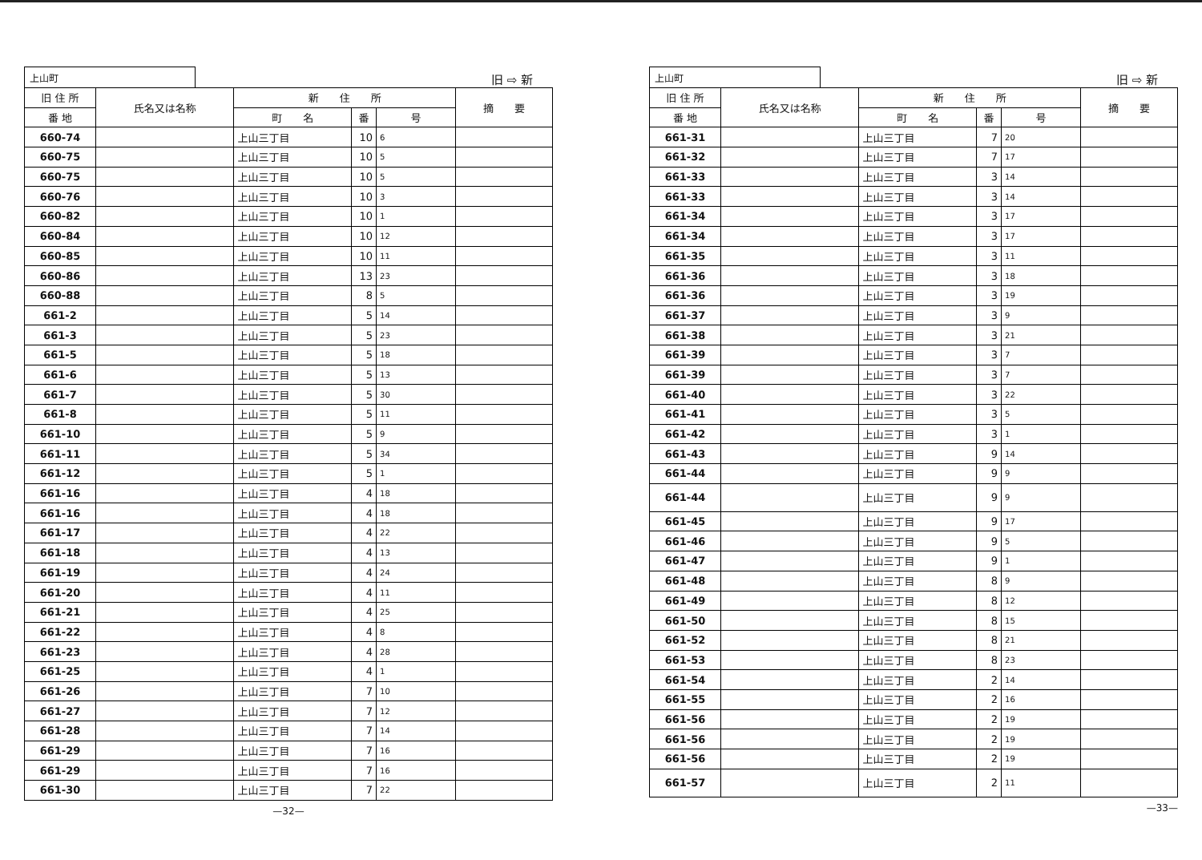上山町
旧 ⇨ 新
| 旧 住 所 | 氏名又は名称 | 新 住 所 | | | 摘 要 |
| --- | --- | --- | --- | --- | --- |
| 番 地 | | 町 名 | 番 | 号 | |
| 660-74 | | 上山三丁目 | 10 | 6 | |
| 660-75 | | 上山三丁目 | 10 | 5 | |
| 660-75 | | 上山三丁目 | 10 | 5 | |
| 660-76 | | 上山三丁目 | 10 | 3 | |
| 660-82 | | 上山三丁目 | 10 | 1 | |
| 660-84 | | 上山三丁目 | 10 | 12 | |
| 660-85 | | 上山三丁目 | 10 | 11 | |
| 660-86 | | 上山三丁目 | 13 | 23 | |
| 660-88 | | 上山三丁目 | 8 | 5 | |
| 661-2 | | 上山三丁目 | 5 | 14 | |
| 661-3 | | 上山三丁目 | 5 | 23 | |
| 661-5 | | 上山三丁目 | 5 | 18 | |
| 661-6 | | 上山三丁目 | 5 | 13 | |
| 661-7 | | 上山三丁目 | 5 | 30 | |
| 661-8 | | 上山三丁目 | 5 | 11 | |
| 661-10 | | 上山三丁目 | 5 | 9 | |
| 661-11 | | 上山三丁目 | 5 | 34 | |
| 661-12 | | 上山三丁目 | 5 | 1 | |
| 661-16 | | 上山三丁目 | 4 | 18 | |
| 661-16 | | 上山三丁目 | 4 | 18 | |
| 661-17 | | 上山三丁目 | 4 | 22 | |
| 661-18 | | 上山三丁目 | 4 | 13 | |
| 661-19 | | 上山三丁目 | 4 | 24 | |
| 661-20 | | 上山三丁目 | 4 | 11 | |
| 661-21 | | 上山三丁目 | 4 | 25 | |
| 661-22 | | 上山三丁目 | 4 | 8 | |
| 661-23 | | 上山三丁目 | 4 | 28 | |
| 661-25 | | 上山三丁目 | 4 | 1 | |
| 661-26 | | 上山三丁目 | 7 | 10 | |
| 661-27 | | 上山三丁目 | 7 | 12 | |
| 661-28 | | 上山三丁目 | 7 | 14 | |
| 661-29 | | 上山三丁目 | 7 | 16 | |
| 661-29 | | 上山三丁目 | 7 | 16 | |
| 661-30 | | 上山三丁目 | 7 | 22 | |
—32—
上山町
旧 ⇨ 新
| 旧 住 所 | 氏名又は名称 | 新 住 所 | | | 摘 要 |
| --- | --- | --- | --- | --- | --- |
| 番 地 | | 町 名 | 番 | 号 | |
| 661-31 | | 上山三丁目 | 7 | 20 | |
| 661-32 | | 上山三丁目 | 7 | 17 | |
| 661-33 | | 上山三丁目 | 3 | 14 | |
| 661-33 | | 上山三丁目 | 3 | 14 | |
| 661-34 | | 上山三丁目 | 3 | 17 | |
| 661-34 | | 上山三丁目 | 3 | 17 | |
| 661-35 | | 上山三丁目 | 3 | 11 | |
| 661-36 | | 上山三丁目 | 3 | 18 | |
| 661-36 | | 上山三丁目 | 3 | 19 | |
| 661-37 | | 上山三丁目 | 3 | 9 | |
| 661-38 | | 上山三丁目 | 3 | 21 | |
| 661-39 | | 上山三丁目 | 3 | 7 | |
| 661-39 | | 上山三丁目 | 3 | 7 | |
| 661-40 | | 上山三丁目 | 3 | 22 | |
| 661-41 | | 上山三丁目 | 3 | 5 | |
| 661-42 | | 上山三丁目 | 3 | 1 | |
| 661-43 | | 上山三丁目 | 9 | 14 | |
| 661-44 | | 上山三丁目 | 9 | 9 | |
| 661-44 | | 上山三丁目 | 9 | 9 | |
| 661-45 | | 上山三丁目 | 9 | 17 | |
| 661-46 | | 上山三丁目 | 9 | 5 | |
| 661-47 | | 上山三丁目 | 9 | 1 | |
| 661-48 | | 上山三丁目 | 8 | 9 | |
| 661-49 | | 上山三丁目 | 8 | 12 | |
| 661-50 | | 上山三丁目 | 8 | 15 | |
| 661-52 | | 上山三丁目 | 8 | 21 | |
| 661-53 | | 上山三丁目 | 8 | 23 | |
| 661-54 | | 上山三丁目 | 2 | 14 | |
| 661-55 | | 上山三丁目 | 2 | 16 | |
| 661-56 | | 上山三丁目 | 2 | 19 | |
| 661-56 | | 上山三丁目 | 2 | 19 | |
| 661-56 | | 上山三丁目 | 2 | 19 | |
| 661-57 | | 上山三丁目 | 2 | 11 | |
—33—